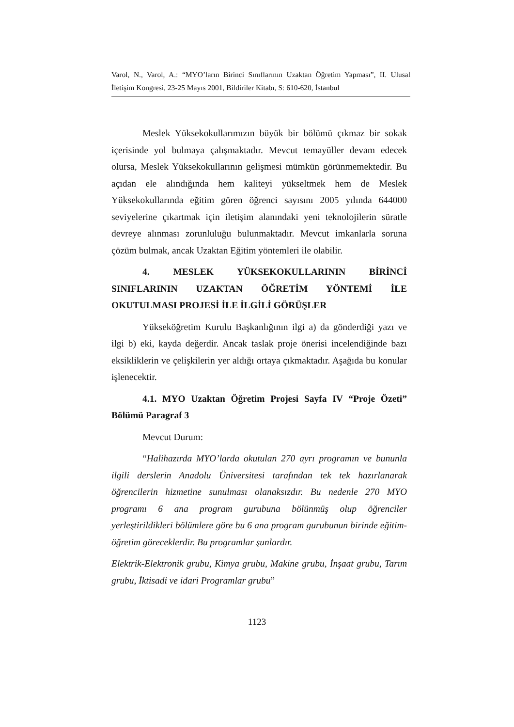Varol, N., Varol, A.: “MYO’ların Birinci Sınıflarının Uzaktan Öğretim Yapması”, II. Ulusal İletişim Kongresi, 23-25 Mayıs 2001, Bildiriler Kitabı, S: 610-620, İstanbul
Meslek Yüksekokullarımızın büyük bir bölümü çıkmaz bir sokak içerisinde yol bulmaya çalışmaktadır. Mevcut temayüller devam edecek olursa, Meslek Yüksekokullarının gelişmesi mümkün görünmemektedir. Bu açıdan ele alındığında hem kaliteyi yükseltmek hem de Meslek Yüksekokullarında eğitim gören öğrenci sayısını 2005 yılında 644000 seviyelerine çıkartmak için iletişim alanındaki yeni teknolojilerin süratle devreye alınması zorunluluğu bulunmaktadır. Mevcut imkanlarla soruna çözüm bulmak, ancak Uzaktan Eğitim yöntemleri ile olabilir.
4. MESLEK YÜKSEKOKULLARININ BİRİNCİ SINIFLARININ UZAKTAN ÖĞRETİM YÖNTEMİ İLE OKUTULMASI PROJESİ İLE İLGİLİ GÖRÜŞLER
Yükseköğretim Kurulu Başkanlığının ilgi a) da gönderdiği yazı ve ilgi b) eki, kayda değerdir. Ancak taslak proje önerisi incelendiğinde bazı eksikliklerin ve çelişkilerin yer aldığı ortaya çıkmaktadır. Aşağıda bu konular işlenecektir.
4.1. MYO Uzaktan Öğretim Projesi Sayfa IV “Proje Özeti” Bölümü Paragraf 3
Mevcut Durum:
“Halihazırda MYO’larda okutulan 270 ayrı programın ve bununla ilgili derslerin Anadolu Üniversitesi tarafından tek tek hazırlanarak öğrencilerin hizmetine sunulması olanaksızdır. Bu nedenle 270 MYO programı 6 ana program gurubuna bölünmüş olup öğrenciler yerleştirildikleri bölümlere göre bu 6 ana program gurubunun birinde eğitim-öğretim göreceklerdir. Bu programlar şunlardır.
Elektrik-Elektronik grubu, Kimya grubu, Makine grubu, İnşaat grubu, Tarım grubu, İktisadi ve idari Programlar grubu”
1123